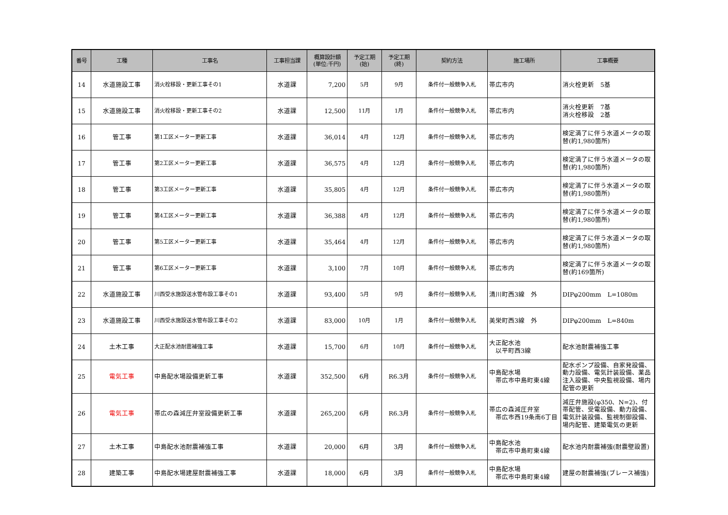| 番号 | 工種 | 工事名 | 工事担当課 | 概算設計額 (単位:千円) | 予定工期 (始) | 予定工期 (終) | 契約方法 | 施工場所 | 工事概要 |
| --- | --- | --- | --- | --- | --- | --- | --- | --- | --- |
| 14 | 水道施設工事 | 消火栓移設・更新工事その1 | 水道課 | 7,200 | 5月 | 9月 | 条件付一般競争入札 | 帯広市内 | 消火栓更新 5基 |
| 15 | 水道施設工事 | 消火栓移設・更新工事その2 | 水道課 | 12,500 | 11月 | 1月 | 条件付一般競争入札 | 帯広市内 | 消火栓更新 7基 消火栓移設 2基 |
| 16 | 管工事 | 第1工区メーター更新工事 | 水道課 | 36,014 | 4月 | 12月 | 条件付一般競争入札 | 帯広市内 | 検定満了に伴う水道メータの取替(約1,980箇所) |
| 17 | 管工事 | 第2工区メーター更新工事 | 水道課 | 36,575 | 4月 | 12月 | 条件付一般競争入札 | 帯広市内 | 検定満了に伴う水道メータの取替(約1,980箇所) |
| 18 | 管工事 | 第3工区メーター更新工事 | 水道課 | 35,805 | 4月 | 12月 | 条件付一般競争入札 | 帯広市内 | 検定満了に伴う水道メータの取替(約1,980箇所) |
| 19 | 管工事 | 第4工区メーター更新工事 | 水道課 | 36,388 | 4月 | 12月 | 条件付一般競争入札 | 帯広市内 | 検定満了に伴う水道メータの取替(約1,980箇所) |
| 20 | 管工事 | 第5工区メーター更新工事 | 水道課 | 35,464 | 4月 | 12月 | 条件付一般競争入札 | 帯広市内 | 検定満了に伴う水道メータの取替(約1,980箇所) |
| 21 | 管工事 | 第6工区メーター更新工事 | 水道課 | 3,100 | 7月 | 10月 | 条件付一般競争入札 | 帯広市内 | 検定満了に伴う水道メータの取替(約169箇所) |
| 22 | 水道施設工事 | 川西受水施設送水管布設工事その1 | 水道課 | 93,400 | 5月 | 9月 | 条件付一般競争入札 | 清川町西3線 外 | DIPφ200mm L=1080m |
| 23 | 水道施設工事 | 川西受水施設送水管布設工事その2 | 水道課 | 83,000 | 10月 | 1月 | 条件付一般競争入札 | 美栄町西3線 外 | DIPφ200mm L=840m |
| 24 | 土木工事 | 大正配水池耐震補強工事 | 水道課 | 15,700 | 6月 | 10月 | 条件付一般競争入札 | 大正配水池 以平町西3線 | 配水池耐震補強工事 |
| 25 | 電気工事 | 中島配水場設備更新工事 | 水道課 | 352,500 | 6月 | R6.3月 | 条件付一般競争入札 | 中島配水場 帯広市中島町東4線 | 配水ポンプ設備、自家発設備、動力設備、電気計装設備、薬品注入設備、中央監視設備、場内配管の更新 |
| 26 | 電気工事 | 帯広の森減圧弁室設備更新工事 | 水道課 | 265,200 | 6月 | R6.3月 | 条件付一般競争入札 | 帯広の森減圧弁室 帯広市西19条南6丁目 | 減圧弁施設(φ350、N=2)、付帯配管、受電設備、動力設備、電気計装設備、監視制御設備、場内配管、建築電気の更新 |
| 27 | 土木工事 | 中島配水池耐震補強工事 | 水道課 | 20,000 | 6月 | 3月 | 条件付一般競争入札 | 中島配水池 帯広市中島町東4線 | 配水池内耐震補強(耐震壁設置) |
| 28 | 建築工事 | 中島配水場建屋耐震補強工事 | 水道課 | 18,000 | 6月 | 3月 | 条件付一般競争入札 | 中島配水場 帯広市中島町東4線 | 建屋の耐震補強(ブレース補強) |